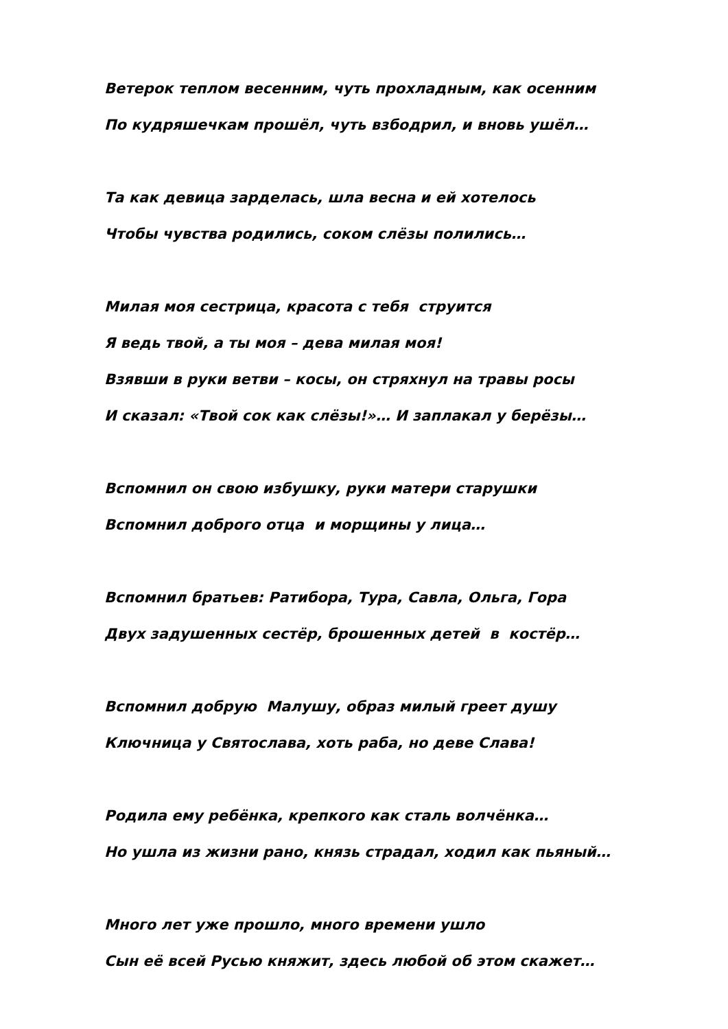Ветерок теплом весенним, чуть прохладным, как осенним
По кудряшечкам прошёл, чуть взбодрил, и вновь ушёл…
Та как девица зарделась, шла весна и ей хотелось
Чтобы чувства родились, соком слёзы полились…
Милая моя сестрица, красота с тебя струится
Я ведь твой, а ты моя – дева милая моя!
Взявши в руки ветви – косы, он стряхнул на травы росы
И сказал: «Твой сок как слёзы!»… И заплакал у берёзы…
Вспомнил он свою избушку, руки матери старушки
Вспомнил доброго отца и морщины у лица…
Вспомнил братьев: Ратибора, Тура, Савла, Ольга, Гора
Двух задушенных сестёр, брошенных детей в костёр…
Вспомнил добрую Малушу, образ милый греет душу
Ключница у Святослава, хоть раба, но деве Слава!
Родила ему ребёнка, крепкого как сталь волчёнка…
Но ушла из жизни рано, князь страдал, ходил как пьяный…
Много лет уже прошло, много времени ушло
Сын её всей Русью княжит, здесь любой об этом скажет…